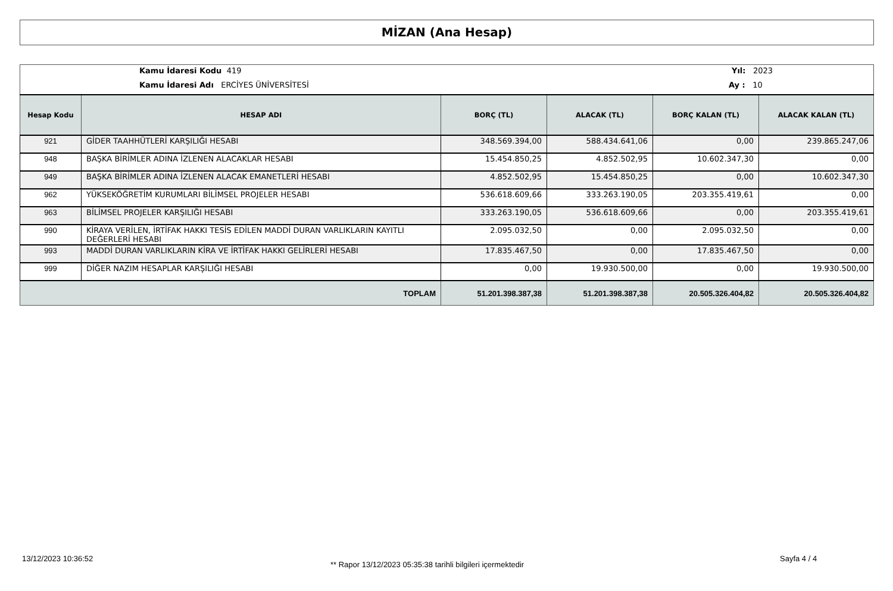MİZAN (Ana Hesap)
Kamu İdaresi Kodu 419
Kamu İdaresi Adı ERCİYES ÜNİVERSİTESİ
Yıl: 2023
Ay : 10
| Hesap Kodu | HESAP ADI | BORÇ (TL) | ALACAK (TL) | BORÇ KALAN (TL) | ALACAK KALAN (TL) |
| --- | --- | --- | --- | --- | --- |
| 921 | GİDER TAAHHÜTLERİ KARŞILIĞI HESABI | 348.569.394,00 | 588.434.641,06 | 0,00 | 239.865.247,06 |
| 948 | BAŞKA BİRİMLER ADINA İZLENEN ALACAKLAR HESABI | 15.454.850,25 | 4.852.502,95 | 10.602.347,30 | 0,00 |
| 949 | BAŞKA BİRİMLER ADINA İZLENEN ALACAK EMANETLERİ HESABI | 4.852.502,95 | 15.454.850,25 | 0,00 | 10.602.347,30 |
| 962 | YÜKSEKÖĞRETİM KURUMLARI BİLİMSEL PROJELER HESABI | 536.618.609,66 | 333.263.190,05 | 203.355.419,61 | 0,00 |
| 963 | BİLİMSEL PROJELER KARŞILIĞI HESABI | 333.263.190,05 | 536.618.609,66 | 0,00 | 203.355.419,61 |
| 990 | KİRAYA VERİLEN, İRTİFAK HAKKI TESİS EDİLEN MADDİ DURAN VARLIKLARIN KAYITLI DEĞERLERİ HESABI | 2.095.032,50 | 0,00 | 2.095.032,50 | 0,00 |
| 993 | MADDİ DURAN VARLIKLARIN KİRA VE İRTİFAK HAKKI GELİRLERİ HESABI | 17.835.467,50 | 0,00 | 17.835.467,50 | 0,00 |
| 999 | DİĞER NAZIM HESAPLAR KARŞILIĞI HESABI | 0,00 | 19.930.500,00 | 0,00 | 19.930.500,00 |
| TOPLAM | | 51.201.398.387,38 | 51.201.398.387,38 | 20.505.326.404,82 | 20.505.326.404,82 |
13/12/2023 10:36:52
** Rapor 13/12/2023 05:35:38 tarihli bilgileri içermektedir
Sayfa 4 / 4